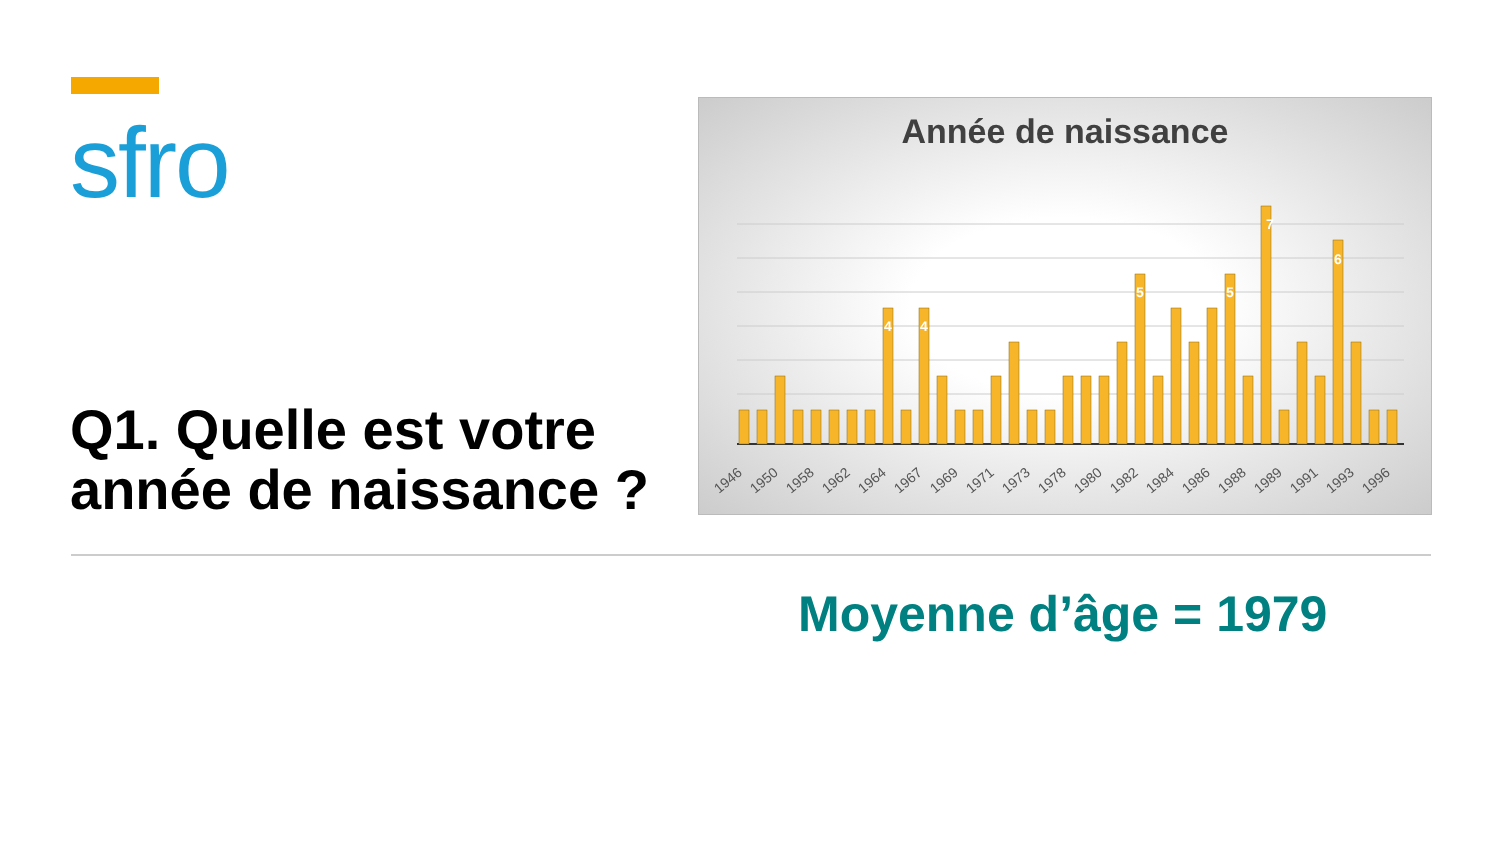sfro
Q1. Quelle est votre année de naissance ?
Année de naissance
7
6
5
5
4
4
1946
1950
1958
1962
1964
1967
1969
1971
1973
1978
1980
1982
1984
1986
1988
1989
1991
1993
1996
Moyenne d’âge = 1979